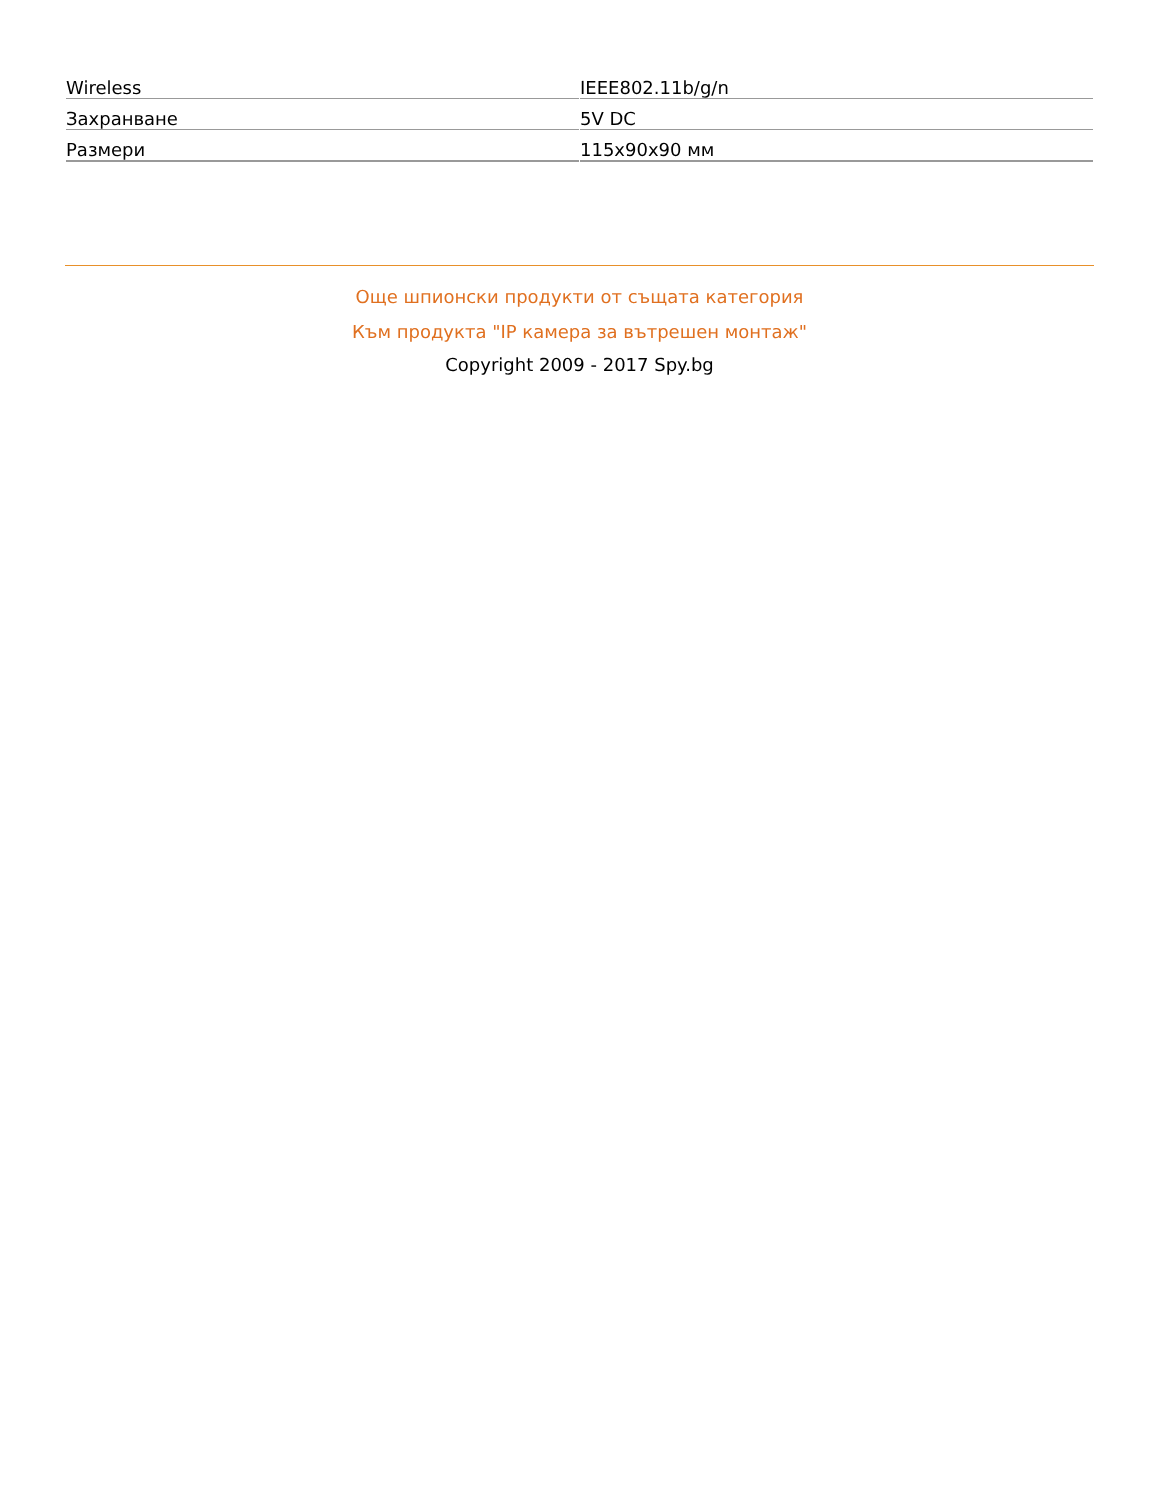| Wireless | IEEE802.11b/g/n |
| Захранване | 5V DC |
| Размери | 115x90x90 мм |
Още шпионски продукти от същата категория
Към продукта "IP камера за вътрешен монтаж"
Copyright 2009 - 2017 Spy.bg